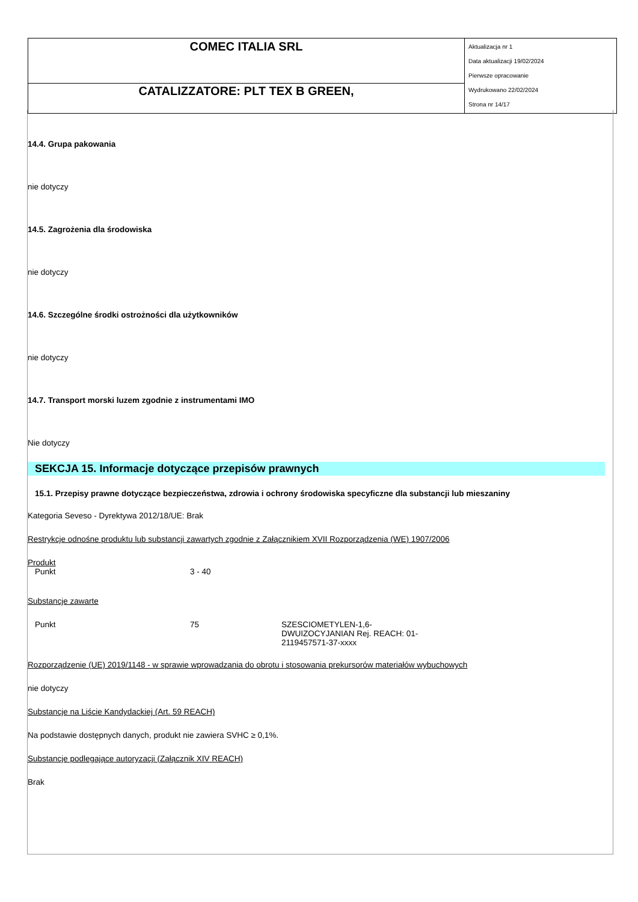| COMEC ITALIA SRL | Aktualizacja nr 1 Data aktualizacji 19/02/2024 Pierwsze opracowanie Wydrukowano 22/02/2024 Strona nr 14/17 |
| CATALIZZATORE: PLT TEX B GREEN, | |
14.4. Grupa pakowania
nie dotyczy
14.5. Zagrożenia dla środowiska
nie dotyczy
14.6. Szczególne środki ostrożności dla użytkowników
nie dotyczy
14.7. Transport morski luzem zgodnie z instrumentami IMO
Nie dotyczy
SEKCJA 15. Informacje dotyczące przepisów prawnych
15.1. Przepisy prawne dotyczące bezpieczeństwa, zdrowia i ochrony środowiska specyficzne dla substancji lub mieszaniny
Kategoria Seveso - Dyrektywa 2012/18/UE: Brak
Restrykcje odnośne produktu lub substancji zawartych zgodnie z Załącznikiem XVII Rozporządzenia (WE) 1907/2006
Produkt
| Punkt | 3 - 40 |
Substancje zawarte
| Punkt | 75 | SZESCIOMETYLEN-1,6-DWUIZOCYJANIAN Rej. REACH: 01-2119457571-37-xxxx |
Rozporządzenie (UE) 2019/1148 - w sprawie wprowadzania do obrotu i stosowania prekursorów materiałów wybuchowych
nie dotyczy
Substancje na Liście Kandydackiej (Art. 59 REACH)
Na podstawie dostępnych danych, produkt nie zawiera SVHC ≥ 0,1%.
Substancje podlegające autoryzacji (Załącznik XIV REACH)
Brak